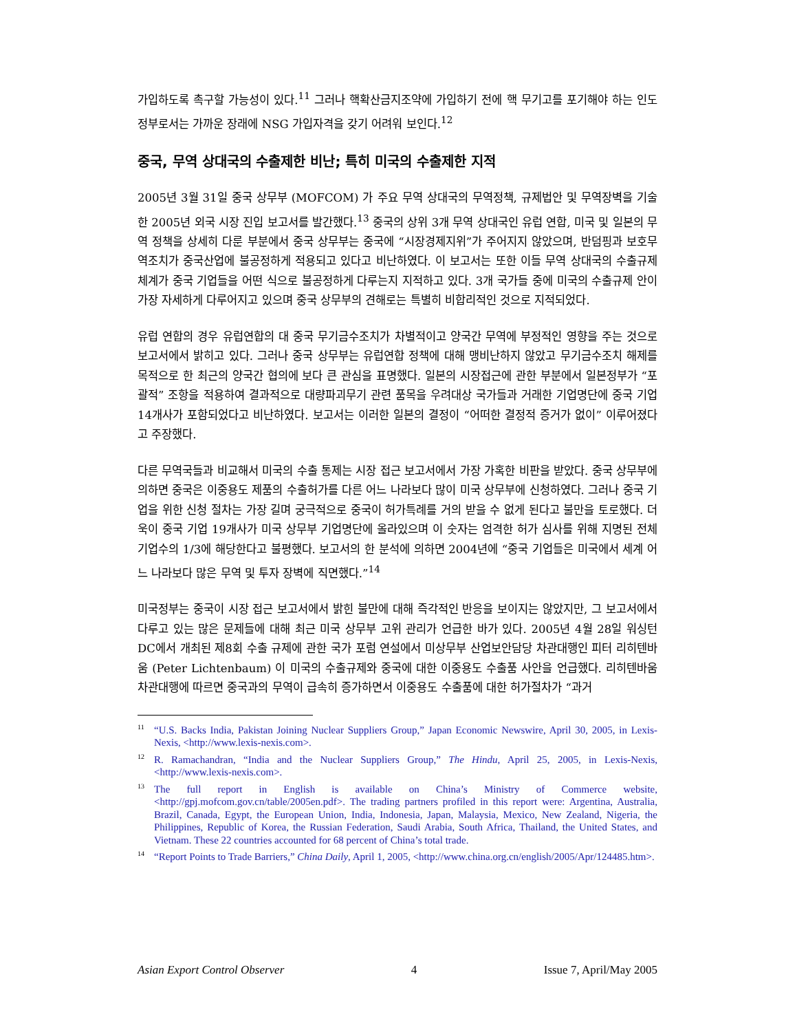가입하도록 촉구할 가능성이 있다.<sup>11</sup> 그러나 핵확산금지조약에 가입하기 전에 핵 무기고를 포기해야 하는 인도 정부로서는 가까운 장래에 NSG 가입자격을 갖기 어려워 보인다.<sup>12</sup>
중국, 무역 상대국의 수출제한 비난; 특히 미국의 수출제한 지적
2005년 3월 31일 중국 상무부 (MOFCOM) 가 주요 무역 상대국의 무역정책, 규제법안 및 무역장벽을 기술한 2005년 외국 시장 진입 보고서를 발간했다.<sup>13</sup> 중국의 상위 3개 무역 상대국인 유럽 연합, 미국 및 일본의 무역 정책을 상세히 다룬 부분에서 중국 상무부는 중국에 “시장경제지위”가 주어지지 않았으며, 반덤핑과 보호무역조치가 중국산업에 불공정하게 적용되고 있다고 비난하였다. 이 보고서는 또한 이들 무역 상대국의 수출규제 체계가 중국 기업들을 어떤 식으로 불공정하게 다루는지 지적하고 있다. 3개 국가들 중에 미국의 수출규제 안이 가장 자세하게 다루어지고 있으며 중국 상무부의 견해로는 특별히 비합리적인 것으로 지적되었다.
유럽 연합의 경우 유럽연합의 대 중국 무기금수조치가 차별적이고 양국간 무역에 부정적인 영향을 주는 것으로 보고서에서 밝히고 있다. 그러나 중국 상무부는 유럽연합 정책에 대해 맹비난하지 않았고 무기금수조치 해제를 목적으로 한 최근의 양국간 협의에 보다 큰 관심을 표명했다. 일본의 시장접근에 관한 부분에서 일본정부가 “포괄적” 조항을 적용하여 결과적으로 대량파괴무기 관련 품목을 우려대상 국가들과 거래한 기업명단에 중국 기업 14개사가 포함되었다고 비난하였다. 보고서는 이러한 일본의 결정이 “어떠한 결정적 증거가 없이” 이루어졌다고 주장했다.
다른 무역국들과 비교해서 미국의 수출 통제는 시장 접근 보고서에서 가장 가혹한 비판을 받았다. 중국 상무부에 의하면 중국은 이중용도 제품의 수출허가를 다른 어느 나라보다 많이 미국 상무부에 신청하였다. 그러나 중국 기업을 위한 신청 절차는 가장 길며 궁극적으로 중국이 허가특례를 거의 받을 수 없게 된다고 불만을 토로했다. 더욱이 중국 기업 19개사가 미국 상무부 기업명단에 올라있으며 이 숫자는 엄격한 허가 심사를 위해 지명된 전체 기업수의 1/3에 해당한다고 불평했다. 보고서의 한 분석에 의하면 2004년에 “중국 기업들은 미국에서 세계 어느 나라보다 많은 무역 및 투자 장벽에 직면했다.”<sup>14</sup>
미국정부는 중국이 시장 접근 보고서에서 밝힌 불만에 대해 즉각적인 반응을 보이지는 않았지만, 그 보고서에서 다루고 있는 많은 문제들에 대해 최근 미국 상무부 고위 관리가 언급한 바가 있다. 2005년 4월 28일 워싱턴 DC에서 개최된 제8회 수출 규제에 관한 국가 포럼 연설에서 미상무부 산업보안담당 차관대행인 피터 리히텐바움 (Peter Lichtenbaum) 이 미국의 수출규제와 중국에 대한 이중용도 수출품 사안을 언급했다. 리히텐바움 차관대행에 따르면 중국과의 무역이 급속히 증가하면서 이중용도 수출품에 대한 허가절차가 “과거
<sup>11</sup> “U.S. Backs India, Pakistan Joining Nuclear Suppliers Group,” Japan Economic Newswire, April 30, 2005, in Lexis-Nexis, <http://www.lexis-nexis.com>.
<sup>12</sup> R. Ramachandran, “India and the Nuclear Suppliers Group,” The Hindu, April 25, 2005, in Lexis-Nexis, <http://www.lexis-nexis.com>.
<sup>13</sup> The full report in English is available on China’s Ministry of Commerce website, <http://gpj.mofcom.gov.cn/table/2005en.pdf>. The trading partners profiled in this report were: Argentina, Australia, Brazil, Canada, Egypt, the European Union, India, Indonesia, Japan, Malaysia, Mexico, New Zealand, Nigeria, the Philippines, Republic of Korea, the Russian Federation, Saudi Arabia, South Africa, Thailand, the United States, and Vietnam. These 22 countries accounted for 68 percent of China’s total trade.
<sup>14</sup> “Report Points to Trade Barriers,” China Daily, April 1, 2005, <http://www.china.org.cn/english/2005/Apr/124485.htm>.
Asian Export Control Observer 4 Issue 7, April/May 2005